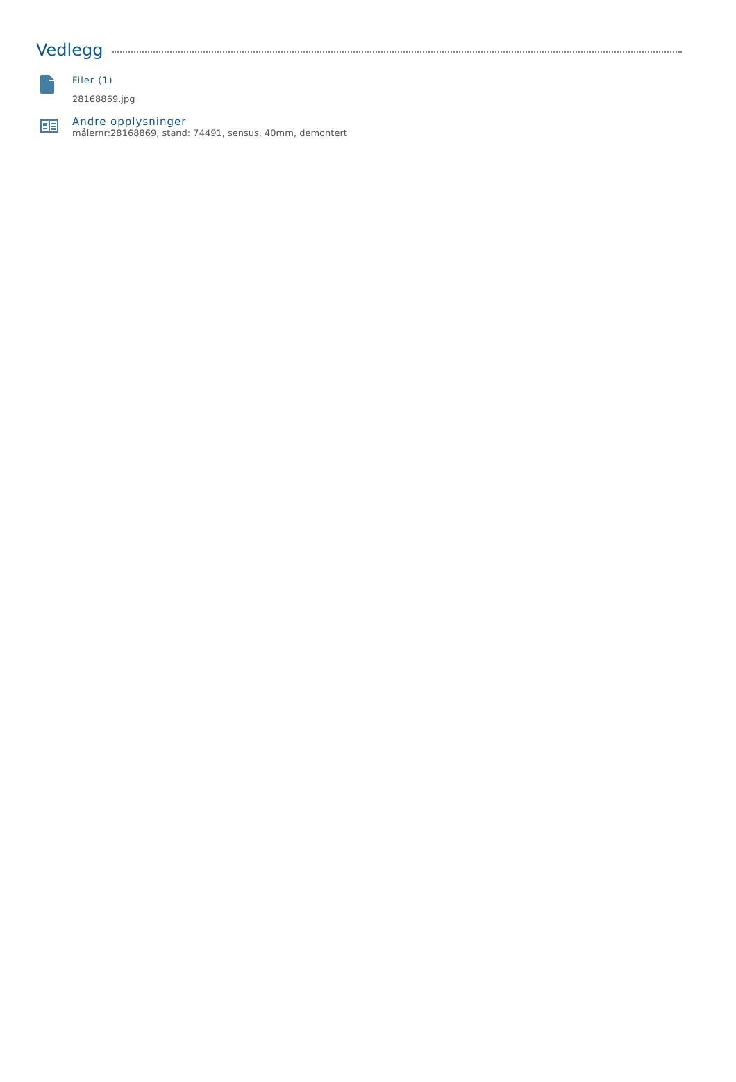Vedlegg
Filer (1)
28168869.jpg
Andre opplysninger
målernr:28168869, stand: 74491, sensus, 40mm, demontert